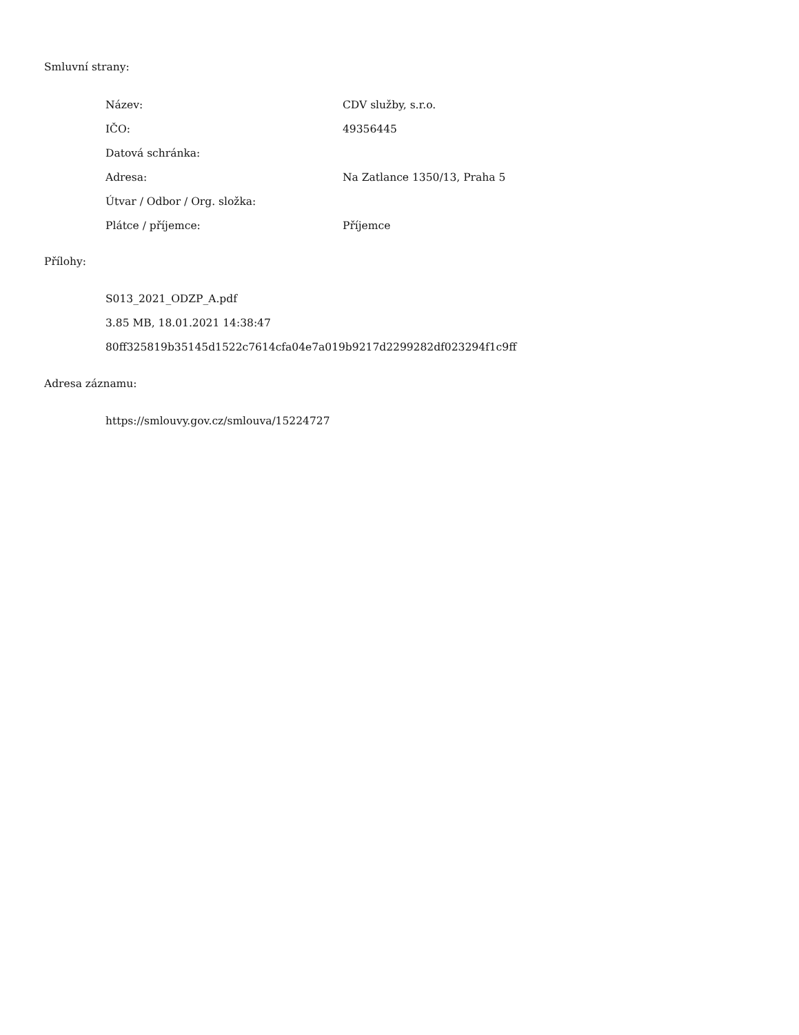Smluvní strany:
| Název: | CDV služby, s.r.o. |
| IČO: | 49356445 |
| Datová schránka: | |
| Adresa: | Na Zatlance 1350/13, Praha 5 |
| Útvar / Odbor / Org. složka: | |
| Plátce / příjemce: | Příjemce |
Přílohy:
S013_2021_ODZP_A.pdf
3.85 MB, 18.01.2021 14:38:47
80ff325819b35145d1522c7614cfa04e7a019b9217d2299282df023294f1c9ff
Adresa záznamu:
https://smlouvy.gov.cz/smlouva/15224727